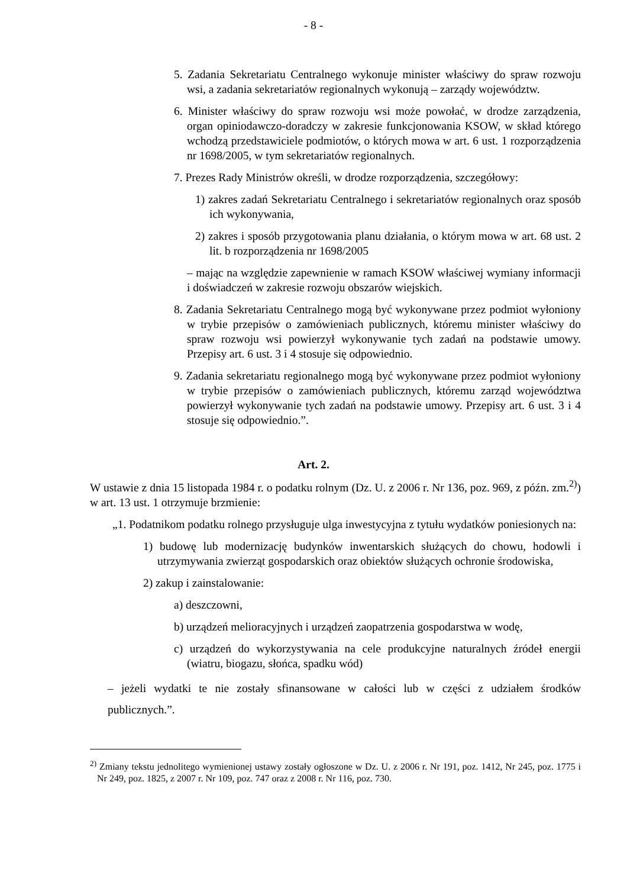- 8 -
5. Zadania Sekretariatu Centralnego wykonuje minister właściwy do spraw rozwoju wsi, a zadania sekretariatów regionalnych wykonują – zarządy województw.
6. Minister właściwy do spraw rozwoju wsi może powołać, w drodze zarządzenia, organ opiniodawczo-doradczy w zakresie funkcjonowania KSOW, w skład którego wchodzą przedstawiciele podmiotów, o których mowa w art. 6 ust. 1 rozporządzenia nr 1698/2005, w tym sekretariatów regionalnych.
7. Prezes Rady Ministrów określi, w drodze rozporządzenia, szczegółowy:
1) zakres zadań Sekretariatu Centralnego i sekretariatów regionalnych oraz sposób ich wykonywania,
2) zakres i sposób przygotowania planu działania, o którym mowa w art. 68 ust. 2 lit. b rozporządzenia nr 1698/2005
– mając na względzie zapewnienie w ramach KSOW właściwej wymiany informacji i doświadczeń w zakresie rozwoju obszarów wiejskich.
8. Zadania Sekretariatu Centralnego mogą być wykonywane przez podmiot wyłoniony w trybie przepisów o zamówieniach publicznych, któremu minister właściwy do spraw rozwoju wsi powierzył wykonywanie tych zadań na podstawie umowy. Przepisy art. 6 ust. 3 i 4 stosuje się odpowiednio.
9. Zadania sekretariatu regionalnego mogą być wykonywane przez podmiot wyłoniony w trybie przepisów o zamówieniach publicznych, któremu zarząd województwa powierzył wykonywanie tych zadań na podstawie umowy. Przepisy art. 6 ust. 3 i 4 stosuje się odpowiednio.”.
Art. 2.
W ustawie z dnia 15 listopada 1984 r. o podatku rolnym (Dz. U. z 2006 r. Nr 136, poz. 969, z późn. zm.<sup>2)</sup>) w art. 13 ust. 1 otrzymuje brzmienie:
„1. Podatnikom podatku rolnego przysługuje ulga inwestycyjna z tytułu wydatków poniesionych na:
1) budowę lub modernizację budynków inwentarskich służących do chowu, hodowli i utrzymywania zwierząt gospodarskich oraz obiektów służących ochronie środowiska,
2) zakup i zainstalowanie:
a) deszczowni,
b) urządzeń melioracyjnych i urządzeń zaopatrzenia gospodarstwa w wodę,
c) urządzeń do wykorzystywania na cele produkcyjne naturalnych źródeł energii (wiatru, biogazu, słońca, spadku wód)
– jeżeli wydatki te nie zostały sfinansowane w całości lub w części z udziałem środków publicznych.”.
<sup>2)</sup> Zmiany tekstu jednolitego wymienionej ustawy zostały ogłoszone w Dz. U. z 2006 r. Nr 191, poz. 1412, Nr 245, poz. 1775 i Nr 249, poz. 1825, z 2007 r. Nr 109, poz. 747 oraz z 2008 r. Nr 116, poz. 730.